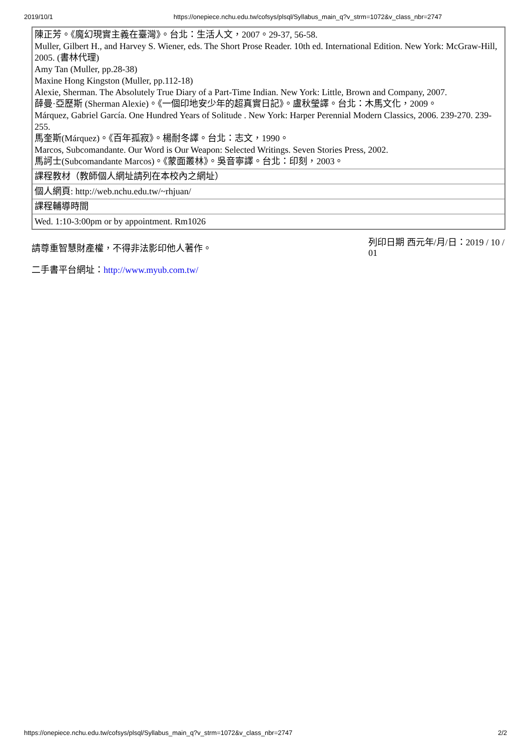2019/10/1 https://onepiece.nchu.edu.tw/cofsys/plsql/Syllabus_main_q?v_strm=1072&v_class_nbr=2747
| 陳正芳。《魔幻現實主義在臺灣》。台北：生活人文，2007。29-37, 56-58. Muller, Gilbert H., and Harvey S. Wiener, eds. The Short Prose Reader. 10th ed. International Edition. New York: McGraw-Hill, 2005. (書林代理) Amy Tan (Muller, pp.28-38) Maxine Hong Kingston (Muller, pp.112-18) Alexie, Sherman. The Absolutely True Diary of a Part-Time Indian. New York: Little, Brown and Company, 2007. 薛曼·亞歷斯 (Sherman Alexie)。《一個印地安少年的超真實日記》。盧秋瑩譯。台北：木馬文化，2009。 Márquez, Gabriel García. One Hundred Years of Solitude . New York: Harper Perennial Modern Classics, 2006. 239-270. 239-255. 馬奎斯(Márquez)。《百年孤寂》。楊耐冬譯。台北：志文，1990。 Marcos, Subcomandante. Our Word is Our Weapon: Selected Writings. Seven Stories Press, 2002. 馬訶士(Subcomandante Marcos)。《蒙面叢林》。吳音寧譯。台北：印刻，2003。 |
| 課程教材（教師個人網址請列在本校內之網址） |
| 個人網頁: http://web.nchu.edu.tw/~rhjuan/ |
| 課程輔導時間 |
| Wed. 1:10-3:00pm or by appointment. Rm1026 |
請尊重智慧財產權，不得非法影印他人著作。
列印日期 西元年/月/日：2019 / 10 / 01
二手書平台網址：http://www.myub.com.tw/
https://onepiece.nchu.edu.tw/cofsys/plsql/Syllabus_main_q?v_strm=1072&v_class_nbr=2747 2/2